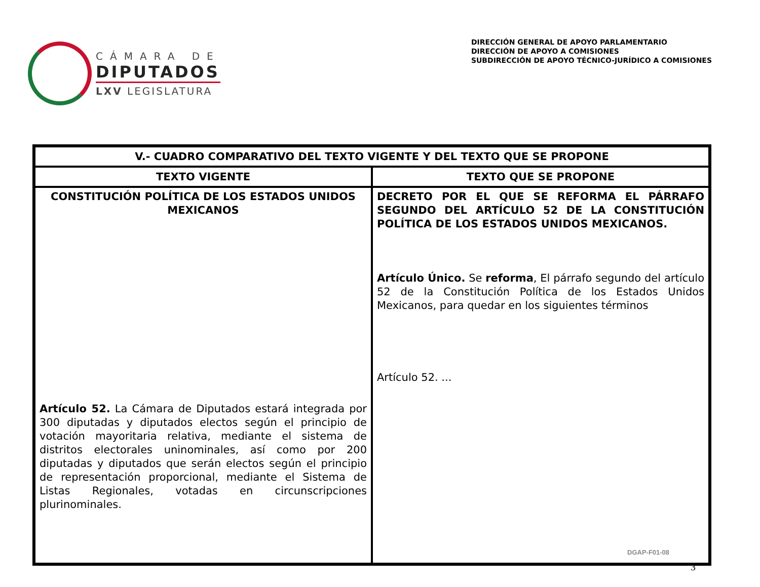CÁMARA DE
DIPUTADOS
LXV LEGISLATURA
DIRECCIÓN GENERAL DE APOYO PARLAMENTARIO
DIRECCIÓN DE APOYO A COMISIONES
SUBDIRECCIÓN DE APOYO TÉCNICO-JURÍDICO A COMISIONES
| V.- CUADRO COMPARATIVO DEL TEXTO VIGENTE Y DEL TEXTO QUE SE PROPONE | |
| --- | --- |
| TEXTO VIGENTE | TEXTO QUE SE PROPONE |
| CONSTITUCIÓN POLÍTICA DE LOS ESTADOS UNIDOS MEXICANOS Artículo 52. La Cámara de Diputados estará integrada por 300 diputadas y diputados electos según el principio de votación mayoritaria relativa, mediante el sistema de distritos electorales uninominales, así como por 200 diputadas y diputados que serán electos según el principio de representación proporcional, mediante el Sistema de Listas Regionales, votadas en circunscripciones plurinominales. | DECRETO POR EL QUE SE REFORMA EL PÁRRAFO SEGUNDO DEL ARTÍCULO 52 DE LA CONSTITUCIÓN POLÍTICA DE LOS ESTADOS UNIDOS MEXICANOS. Artículo Único. Se reforma , El párrafo segundo del artículo 52 de la Constitución Política de los Estados Unidos Mexicanos, para quedar en los siguientes términos Artículo 52. ... |
DGAP-F01-08
3